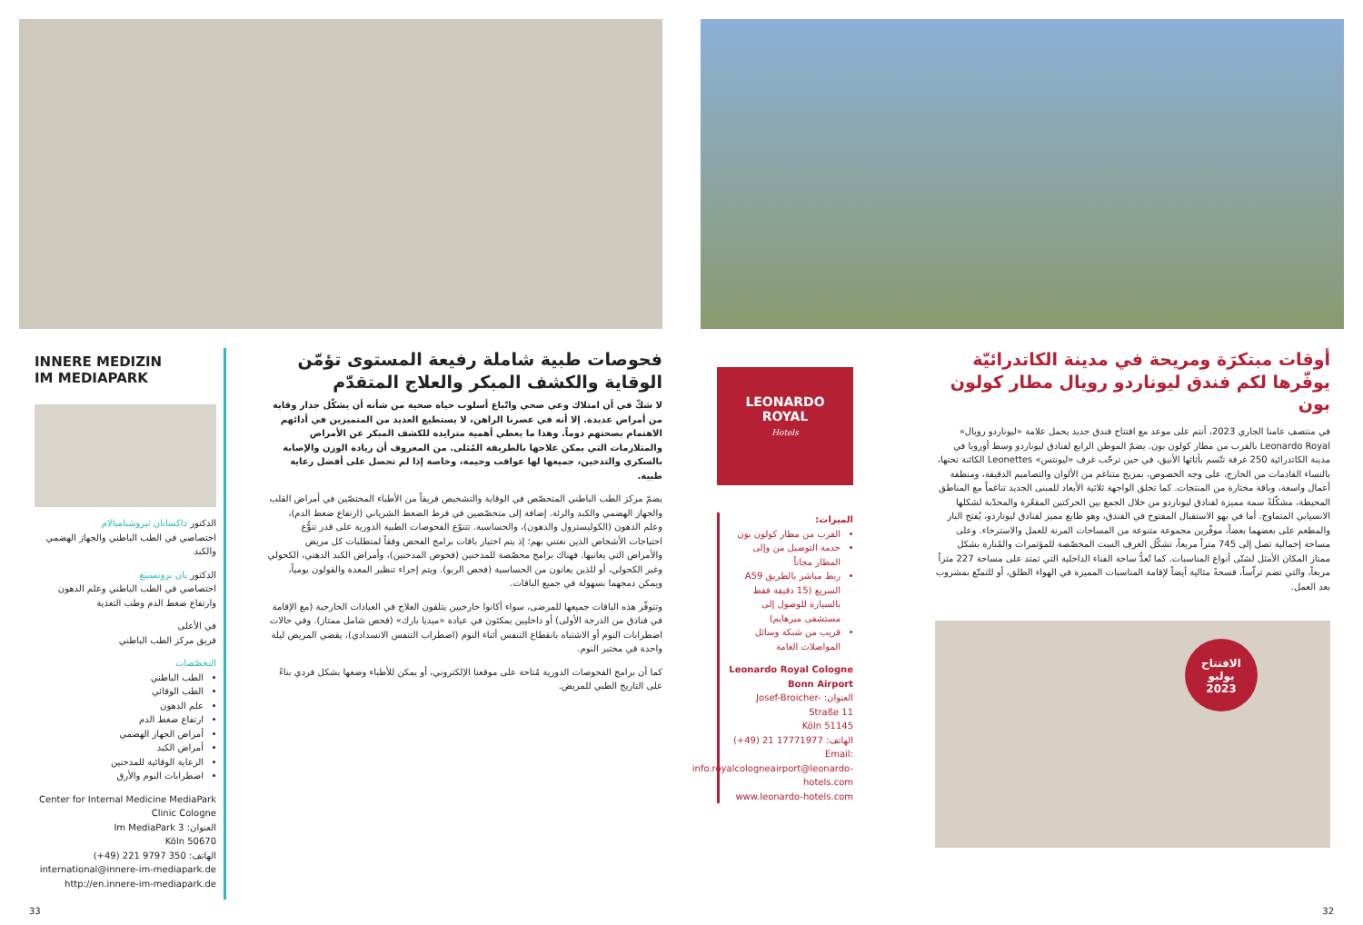فحوصات طبية شاملة رفيعة المستوى تؤمّن الوقاية والكشف المبكر والعلاج المتقدّم
لا شكّ في أن امتلاك وعي صحي واتّباع أسلوب حياة صحية من شأنه أن يشكّل جدار وقاية من أمراض عديدة. إلا أنه في عصرنا الراهن، لا يستطيع العديد من المتميزين في أدائهم الاهتمام بصحتهم دوماً. وهذا ما يعطي أهمية متزايدة للكشف المبكر عن الأمراض والمتلازمات التي يمكن علاجها بالطريقة المُثلى. من المعروف أن زيادة الوزن والإصابة بالسكري والتدخين، جميعها لها عواقب وخيمة، وخاصة إذا لم تحصل على أفضل رعاية طبية.
يضمّ مركز الطب الباطني المتخصّص في الوقاية والتشخيص فريقاً من الأطباء المختصّين في أمراض القلب والجهاز الهضمي والكبد والرئة. إضافة إلى متخصّصين في فرط الضغط الشرياني (ارتفاع ضغط الدم)، وعلم الدهون (الكوليسترول والدهون)، والحساسية. تتنوّع الفحوصات الطبية الدورية على قدر تنوُّع احتياجات الأشخاص الذين نعتني بهم؛ إذ يتم اختيار باقات برامج الفحص وفقاً لمتطلبات كل مريض والأمراض التي يعانيها. فهناك برامج مخصّصة للمدخنين (فحوص المدخنين)، وأمراض الكبد الدهني، الكحولي وغير الكحولي، أو للذين يعانون من الحساسية (فحص الربو). ويتم إجراء تنظير المعدة والقولون يومياً، ويمكن دمجهما بسهولة في جميع الباقات.
وتتوفّر هذه الباقات جميعها للمرضى، سواء أكانوا خارجيين يتلقون العلاج في العيادات الخارجية (مع الإقامة في فنادق من الدرجة الأولى) أو داخليين يمكثون في عيادة «ميديا بارك» (فحص شامل ممتاز). وفي حالات اضطرابات النوم أو الاشتباه بانقطاع التنفس أثناء النوم (اضطراب التنفس الانسدادي)، يقضي المريض ليلة واحدة في مختبر النوم.
كما أن برامج الفحوصات الدورية مُتاحة على موقعنا الإلكتروني، أو يمكن للأطباء وضعها بشكل فردي بناءً على التاريخ الطبي للمريض.
INNERE MEDIZIN
IM MEDIAPARK
الدكتور داكسانان ثيروشتامبالام
اختصاصي في الطب الباطني والجهاز الهضمي والكبد
الدكتور يان برونسينغ
اختصاصي في الطب الباطني وعلم الدهون وارتفاع ضغط الدم وطب التغذية
في الأعلى
فريق مركز الطب الباطني
التخصّصات
الطب الباطني
الطب الوقائي
علم الدهون
ارتفاع ضغط الدم
أمراض الجهاز الهضمي
أمراض الكبد
الرعاية الوقائية للمدخنين
اضطرابات النوم والأرق
Center for Internal Medicine MediaPark
Clinic Cologne
العنوان: Im MediaPark 3
Köln 50670
الهاتف: 350 9797 221 (49+)
international@innere-im-mediapark.de
http://en.innere-im-mediapark.de
33
أوقات مبتكرَة ومريحة في مدينة الكاتدرائيّة يوفّرها لكم فندق ليوناردو رويال مطار كولون بون
في منتصف عامنا الجاري 2023، أنتم على موعد مع افتتاح فندق جديد يحمل علامة «ليوناردو رويال» Leonardo Royal بالقرب من مطار كولون بون. يضمّ الموطن الرابع لفنادق ليوناردو وسط أوروبا في مدينة الكاتدرائية 250 غرفة تتّسم بأثاثها الأنيق، في حين ترحّب غرف «ليونتس» Leonettes الكائنة تحتها، بالنساء القادمات من الخارج، على وجه الخصوص، بمزيج متناغم من الألوان والتصاميم الدقيقة، ومنطقة أعمال واسعة، وباقة مختارة من المنتجات. كما تخلق الواجهة ثلاثية الأبعاد للمبنى الجديد تناغماً مع المناطق المحيطة، مشكّلةً سمة مميزة لفنادق ليوناردو من خلال الجمع بين الحركتين المقعّرة والمحدّبة لشكلها الانسيابي المتماوج. أما في بهو الاستقبال المفتوح في الفندق، وهو طابع مميز لفنادق ليوناردو، يُفتح البار والمطعم على بعضهما بعضاً، موفّرين مجموعة متنوعة من المساحات المرنة للعمل والاسترخاء. وعلى مساحة إجمالية تصل إلى 745 متراً مربعاً، تشكّل الغرف الست المخصّصة للمؤتمرات والمُنارة بشكل ممتاز المكان الأمثل لشتّى أنواع المناسبات. كما تُعدُّ ساحة الفناء الداخلية التي تمتد على مساحة 227 متراً مربعاً، والتي تضم تراّساً، فسحةً مثالية أيضاً لإقامة المناسبات المميزة في الهواء الطلق، أو للتمتّع بمشروب بعد العمل.
الافتتاح
يوليو
2023
LEONARDO
ROYAL
Hotels
الميزات:
القرب من مطار كولون بون
خدمة التوصيل من وإلى المطار مجاناً
ربط مباشر بالطريق A59 السريع (15 دقيقة فقط بالسيارة للوصول إلى مستشفى ميرهايم)
قريب من شبكة وسائل المواصلات العامة
Leonardo Royal Cologne Bonn Airport
العنوان: Josef-Broicher-Straße 11
Köln 51145
الهاتف: 17771977 21 (49+)
Email: info.royalcologneairport@leonardo-hotels.com
www.leonardo-hotels.com
32